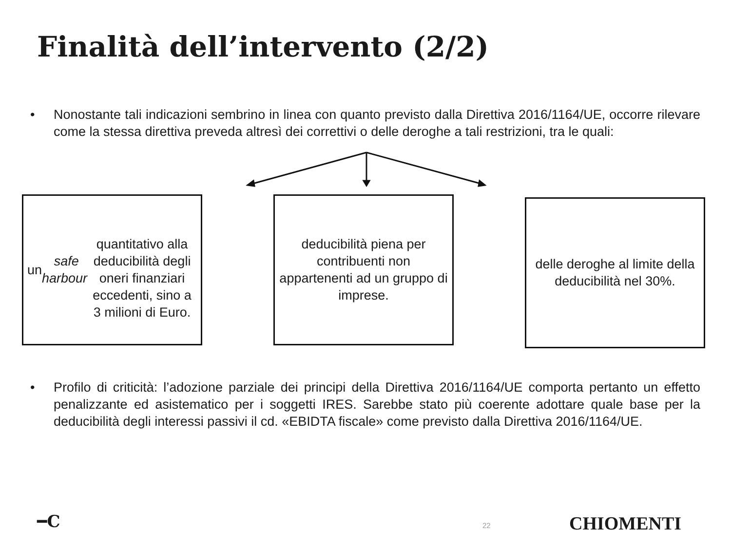Finalità dell’intervento (2/2)
• Nonostante tali indicazioni sembrino in linea con quanto previsto dalla Direttiva 2016/1164/UE, occorre rilevare come la stessa direttiva preveda altresì dei correttivi o delle deroghe a tali restrizioni, tra le quali:
un safe harbour
quantitativo alla deducibilità degli oneri finanziari eccedenti, sino a 3 milioni di Euro.
deducibilità piena per contribuenti non appartenenti ad un gruppo di imprese.
delle deroghe al limite della deducibilità nel 30%.
• Profilo di criticità: l’adozione parziale dei principi della Direttiva 2016/1164/UE comporta pertanto un effetto penalizzante ed asistematico per i soggetti IRES. Sarebbe stato più coerente adottare quale base per la deducibilità degli interessi passivi il cd. «EBIDTA fiscale» come previsto dalla Direttiva 2016/1164/UE.
━C 22 CHIOMENTI